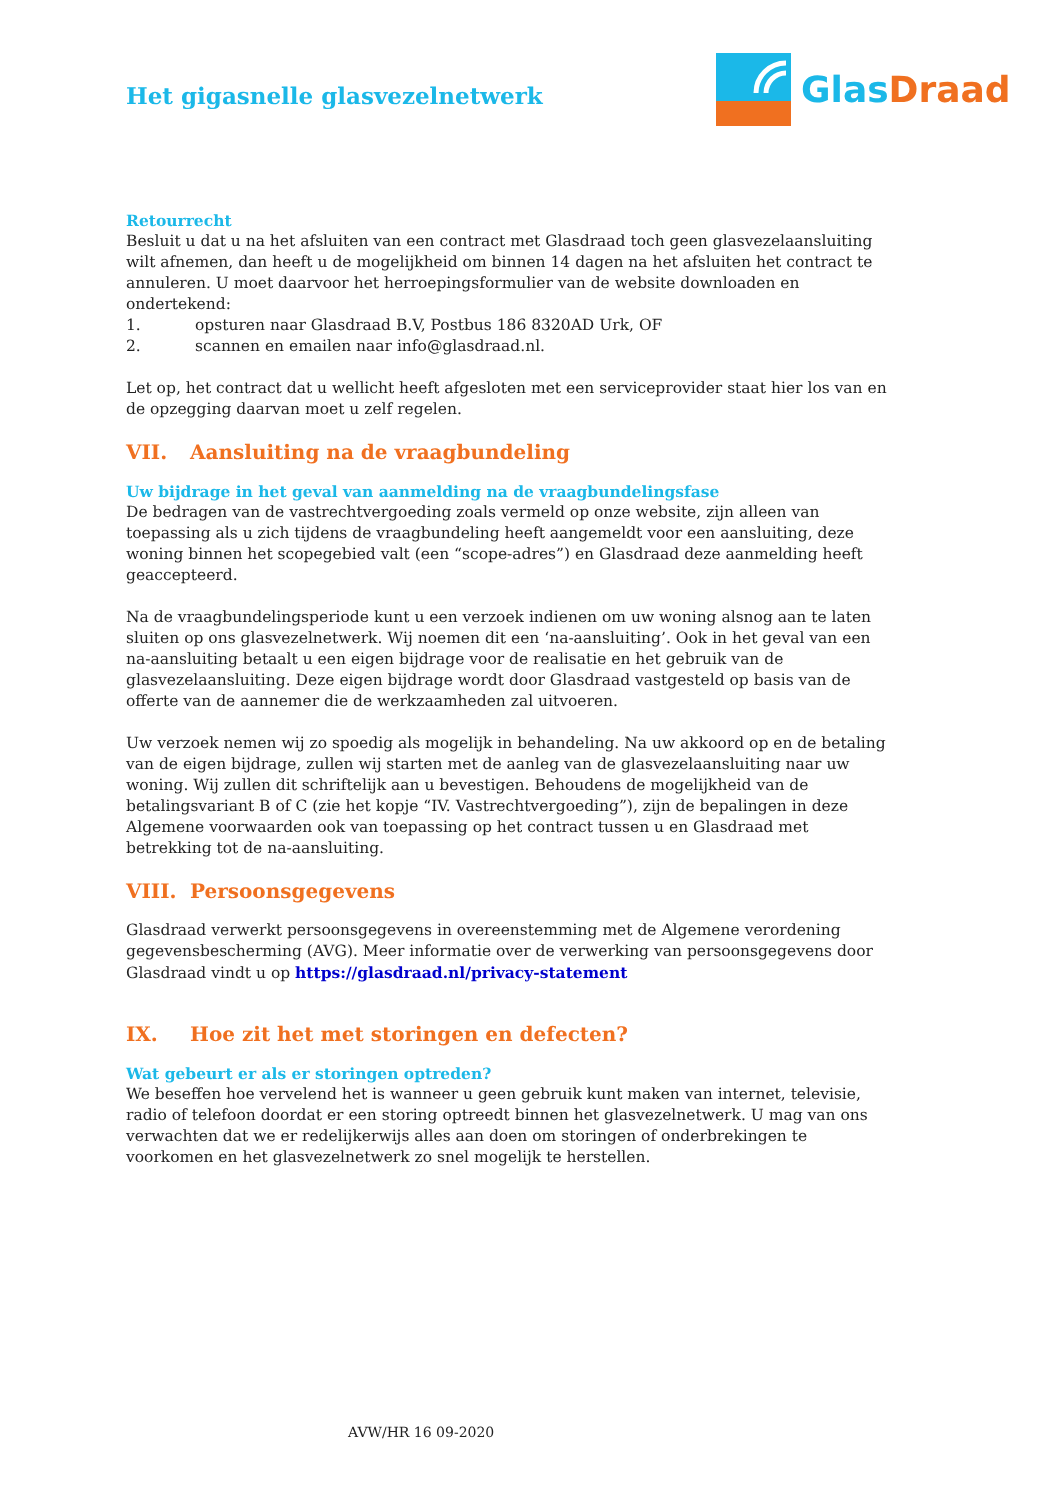Glas Draad
Het gigasnelle glasvezelnetwerk
Retourrecht
Besluit u dat u na het afsluiten van een contract met Glasdraad toch geen glasvezelaansluiting wilt afnemen, dan heeft u de mogelijkheid om binnen 14 dagen na het afsluiten het contract te annuleren. U moet daarvoor het herroepingsformulier van de website downloaden en ondertekend:
1. opsturen naar Glasdraad B.V, Postbus 186 8320AD Urk, OF
2. scannen en emailen naar info@glasdraad.nl.
Let op, het contract dat u wellicht heeft afgesloten met een serviceprovider staat hier los van en de opzegging daarvan moet u zelf regelen.
VII. Aansluiting na de vraagbundeling
Uw bijdrage in het geval van aanmelding na de vraagbundelingsfase
De bedragen van de vastrechtvergoeding zoals vermeld op onze website, zijn alleen van toepassing als u zich tijdens de vraagbundeling heeft aangemeldt voor een aansluiting, deze woning binnen het scopegebied valt (een “scope-adres”) en Glasdraad deze aanmelding heeft geaccepteerd.
Na de vraagbundelingsperiode kunt u een verzoek indienen om uw woning alsnog aan te laten sluiten op ons glasvezelnetwerk. Wij noemen dit een ‘na-aansluiting’. Ook in het geval van een na-aansluiting betaalt u een eigen bijdrage voor de realisatie en het gebruik van de glasvezelaansluiting. Deze eigen bijdrage wordt door Glasdraad vastgesteld op basis van de offerte van de aannemer die de werkzaamheden zal uitvoeren.
Uw verzoek nemen wij zo spoedig als mogelijk in behandeling. Na uw akkoord op en de betaling van de eigen bijdrage, zullen wij starten met de aanleg van de glasvezelaansluiting naar uw woning. Wij zullen dit schriftelijk aan u bevestigen. Behoudens de mogelijkheid van de betalingsvariant B of C (zie het kopje “IV. Vastrechtvergoeding”), zijn de bepalingen in deze Algemene voorwaarden ook van toepassing op het contract tussen u en Glasdraad met betrekking tot de na-aansluiting.
VIII. Persoonsgegevens
Glasdraad verwerkt persoonsgegevens in overeenstemming met de Algemene verordening gegevensbescherming (AVG). Meer informatie over de verwerking van persoonsgegevens door Glasdraad vindt u op https://glasdraad.nl/privacy-statement
IX. Hoe zit het met storingen en defecten?
Wat gebeurt er als er storingen optreden?
We beseffen hoe vervelend het is wanneer u geen gebruik kunt maken van internet, televisie, radio of telefoon doordat er een storing optreedt binnen het glasvezelnetwerk. U mag van ons verwachten dat we er redelijkerwijs alles aan doen om storingen of onderbrekingen te voorkomen en het glasvezelnetwerk zo snel mogelijk te herstellen.
AVW/HR 16 09-2020